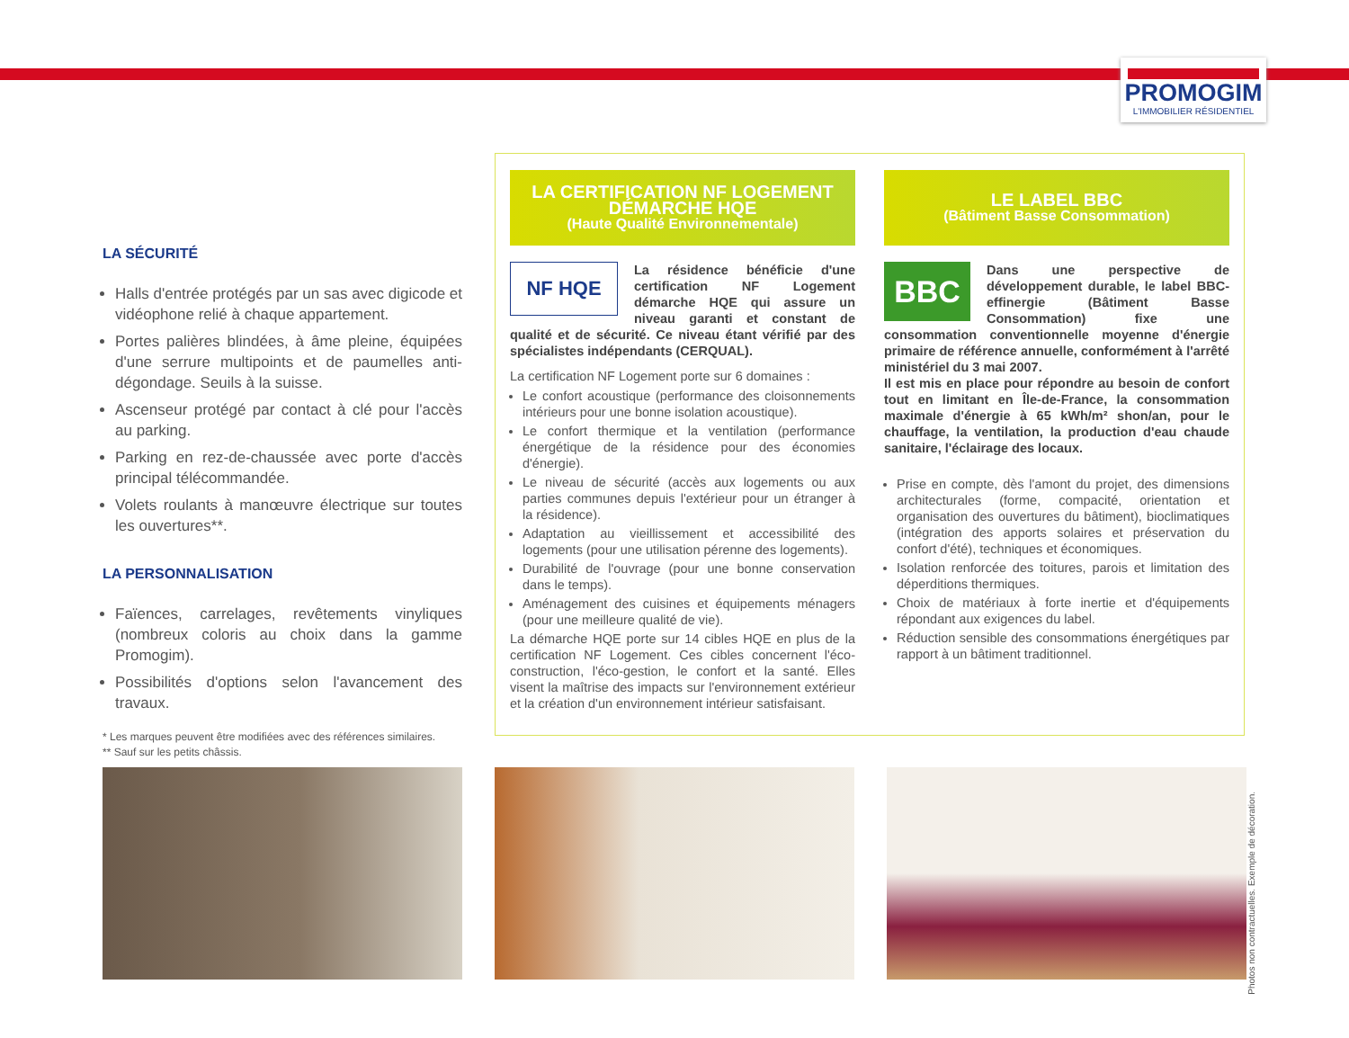PROMOGIM
L'IMMOBILIER RÉSIDENTIEL
LA SÉCURITÉ
Halls d'entrée protégés par un sas avec digicode et vidéophone relié à chaque appartement.
Portes palières blindées, à âme pleine, équipées d'une serrure multipoints et de paumelles anti-dégondage. Seuils à la suisse.
Ascenseur protégé par contact à clé pour l'accès au parking.
Parking en rez-de-chaussée avec porte d'accès principal télécommandée.
Volets roulants à manœuvre électrique sur toutes les ouvertures**.
LA PERSONNALISATION
Faïences, carrelages, revêtements vinyliques (nombreux coloris au choix dans la gamme Promogim).
Possibilités d'options selon l'avancement des travaux.
* Les marques peuvent être modifiées avec des références similaires.
** Sauf sur les petits châssis.
LA CERTIFICATION NF LOGEMENT DÉMARCHE HQE
(Haute Qualité Environnementale)
NF HQE
La résidence bénéficie d'une certification NF Logement démarche HQE qui assure un niveau garanti et constant de qualité et de sécurité. Ce niveau étant vérifié par des spécialistes indépendants (CERQUAL).
La certification NF Logement porte sur 6 domaines :
Le confort acoustique (performance des cloisonnements intérieurs pour une bonne isolation acoustique).
Le confort thermique et la ventilation (performance énergétique de la résidence pour des économies d'énergie).
Le niveau de sécurité (accès aux logements ou aux parties communes depuis l'extérieur pour un étranger à la résidence).
Adaptation au vieillissement et accessibilité des logements (pour une utilisation pérenne des logements).
Durabilité de l'ouvrage (pour une bonne conservation dans le temps).
Aménagement des cuisines et équipements ménagers (pour une meilleure qualité de vie).
La démarche HQE porte sur 14 cibles HQE en plus de la certification NF Logement. Ces cibles concernent l'éco-construction, l'éco-gestion, le confort et la santé. Elles visent la maîtrise des impacts sur l'environnement extérieur et la création d'un environnement intérieur satisfaisant.
LE LABEL BBC
(Bâtiment Basse Consommation)
BBC
Dans une perspective de développement durable, le label BBC-effinergie (Bâtiment Basse Consommation) fixe une consommation conventionnelle moyenne d'énergie primaire de référence annuelle, conformément à l'arrêté ministériel du 3 mai 2007.
Il est mis en place pour répondre au besoin de confort tout en limitant en Île-de-France, la consommation maximale d'énergie à 65 kWh/m² shon/an, pour le chauffage, la ventilation, la production d'eau chaude sanitaire, l'éclairage des locaux.
Prise en compte, dès l'amont du projet, des dimensions architecturales (forme, compacité, orientation et organisation des ouvertures du bâtiment), bioclimatiques (intégration des apports solaires et préservation du confort d'été), techniques et économiques.
Isolation renforcée des toitures, parois et limitation des déperditions thermiques.
Choix de matériaux à forte inertie et d'équipements répondant aux exigences du label.
Réduction sensible des consommations énergétiques par rapport à un bâtiment traditionnel.
Photos non contractuelles. Exemple de décoration.